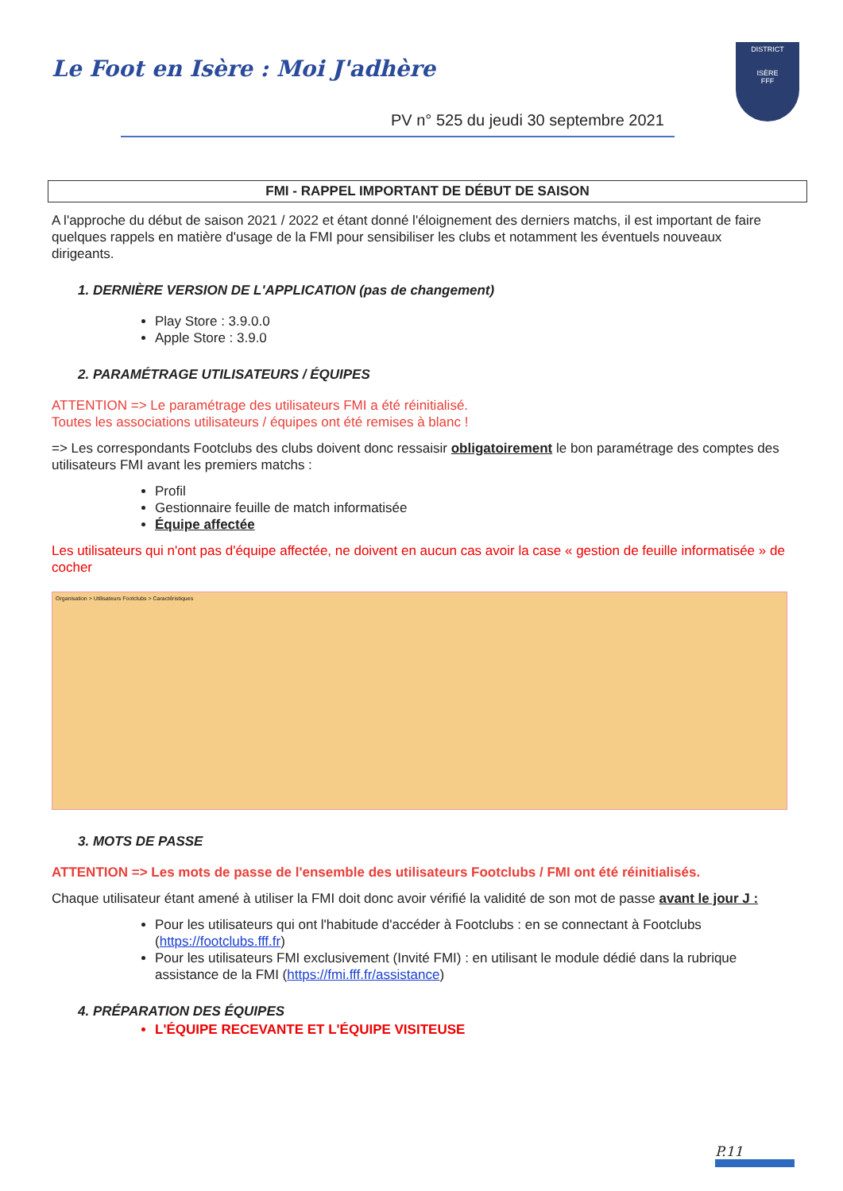Le Foot en Isère : Moi J'adhère
PV n° 525 du jeudi 30 septembre 2021
DISTRICT
ISÈRE
FFF
FMI - RAPPEL IMPORTANT DE DÉBUT DE SAISON
A l'approche du début de saison 2021 / 2022 et étant donné l'éloignement des derniers matchs, il est important de faire quelques rappels en matière d'usage de la FMI pour sensibiliser les clubs et notamment les éventuels nouveaux dirigeants.
1. DERNIÈRE VERSION DE L'APPLICATION (pas de changement)
Play Store : 3.9.0.0
Apple Store : 3.9.0
2. PARAMÉTRAGE UTILISATEURS / ÉQUIPES
ATTENTION => Le paramétrage des utilisateurs FMI a été réinitialisé.
Toutes les associations utilisateurs / équipes ont été remises à blanc !
=> Les correspondants Footclubs des clubs doivent donc ressaisir obligatoirement le bon paramétrage des comptes des utilisateurs FMI avant les premiers matchs :
Profil
Gestionnaire feuille de match informatisée
Équipe affectée
Les utilisateurs qui n'ont pas d'équipe affectée, ne doivent en aucun cas avoir la case « gestion de feuille informatisée » de cocher
Organisation > Utilisateurs Footclubs > Caractéristiques
3. MOTS DE PASSE
ATTENTION => Les mots de passe de l'ensemble des utilisateurs Footclubs / FMI ont été réinitialisés.
Chaque utilisateur étant amené à utiliser la FMI doit donc avoir vérifié la validité de son mot de passe avant le jour J :
Pour les utilisateurs qui ont l'habitude d'accéder à Footclubs : en se connectant à Footclubs (https://footclubs.fff.fr)
Pour les utilisateurs FMI exclusivement (Invité FMI) : en utilisant le module dédié dans la rubrique assistance de la FMI (https://fmi.fff.fr/assistance)
4. PRÉPARATION DES ÉQUIPES
L'ÉQUIPE RECEVANTE ET L'ÉQUIPE VISITEUSE
P.11